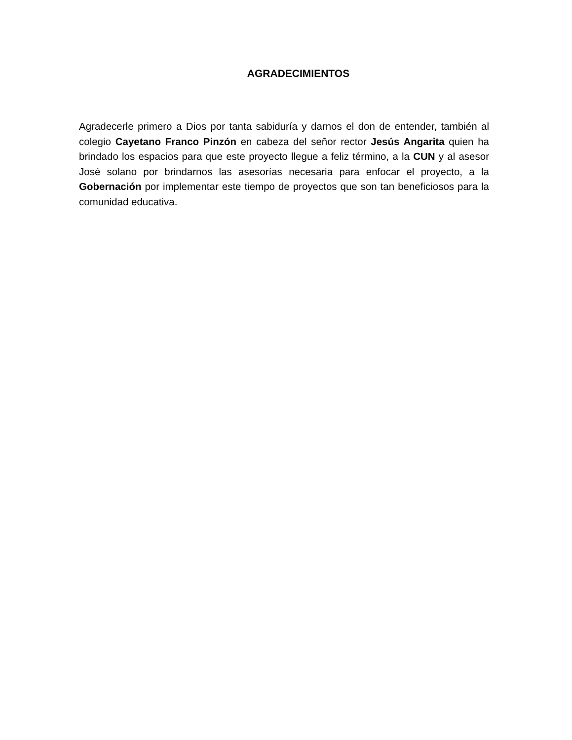AGRADECIMIENTOS
Agradecerle primero a Dios por tanta sabiduría y darnos el don de entender, también al colegio Cayetano Franco Pinzón en cabeza del señor rector Jesús Angarita quien ha brindado los espacios para que este proyecto llegue a feliz término, a la CUN y al asesor José solano por brindarnos las asesorías necesaria para enfocar el proyecto, a la Gobernación por implementar este tiempo de proyectos que son tan beneficiosos para la comunidad educativa.